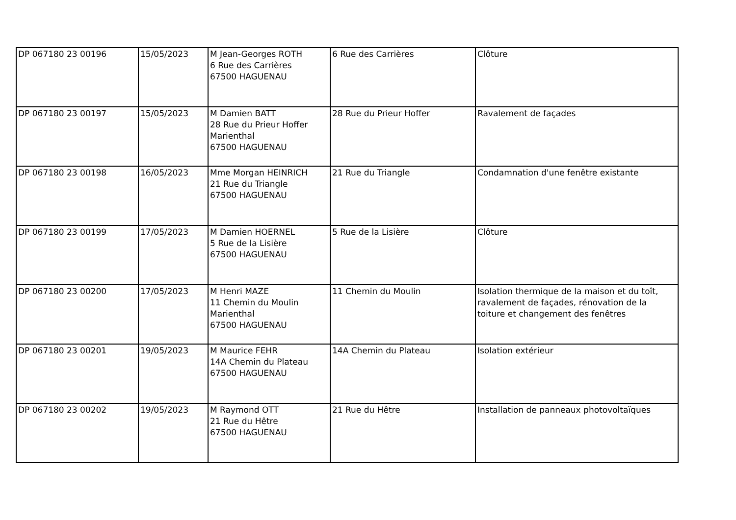| DP 067180 23 00196 | 15/05/2023 | M Jean-Georges ROTH 6 Rue des Carrières 67500 HAGUENAU | 6 Rue des Carrières | Clôture |
| DP 067180 23 00197 | 15/05/2023 | M Damien BATT 28 Rue du Prieur Hoffer Marienthal 67500 HAGUENAU | 28 Rue du Prieur Hoffer | Ravalement de façades |
| DP 067180 23 00198 | 16/05/2023 | Mme Morgan HEINRICH 21 Rue du Triangle 67500 HAGUENAU | 21 Rue du Triangle | Condamnation d'une fenêtre existante |
| DP 067180 23 00199 | 17/05/2023 | M Damien HOERNEL 5 Rue de la Lisière 67500 HAGUENAU | 5 Rue de la Lisière | Clôture |
| DP 067180 23 00200 | 17/05/2023 | M Henri MAZE 11 Chemin du Moulin Marienthal 67500 HAGUENAU | 11 Chemin du Moulin | Isolation thermique de la maison et du toît, ravalement de façades, rénovation de la toiture et changement des fenêtres |
| DP 067180 23 00201 | 19/05/2023 | M Maurice FEHR 14A Chemin du Plateau 67500 HAGUENAU | 14A Chemin du Plateau | Isolation extérieur |
| DP 067180 23 00202 | 19/05/2023 | M Raymond OTT 21 Rue du Hêtre 67500 HAGUENAU | 21 Rue du Hêtre | Installation de panneaux photovoltaïques |